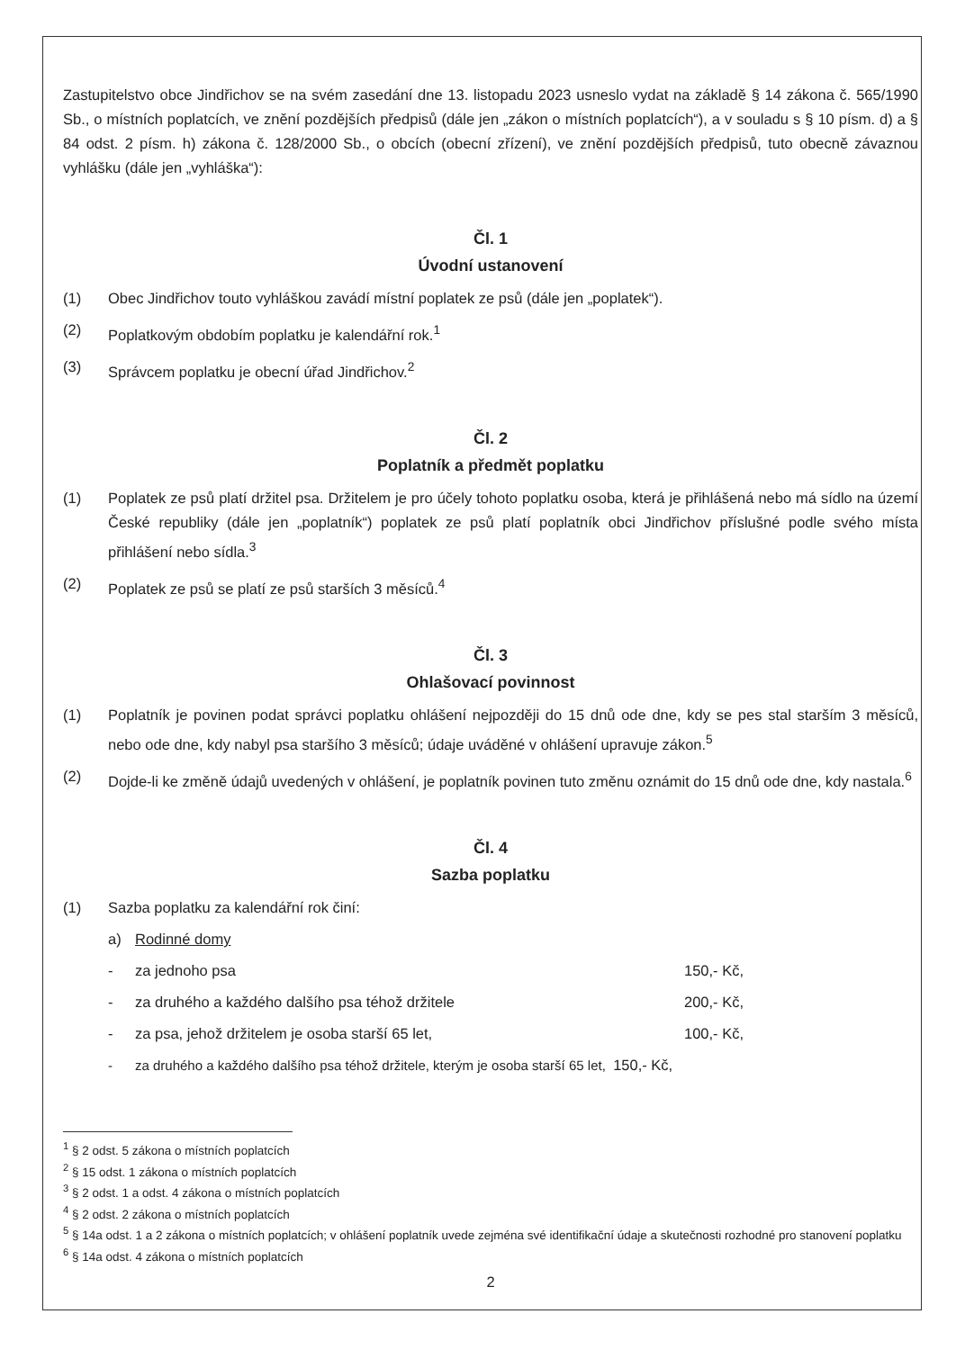Zastupitelstvo obce Jindřichov se na svém zasedání dne 13. listopadu 2023 usneslo vydat na základě § 14 zákona č. 565/1990 Sb., o místních poplatcích, ve znění pozdějších předpisů (dále jen „zákon o místních poplatcích“), a v souladu s § 10 písm. d) a § 84 odst. 2 písm. h) zákona č. 128/2000 Sb., o obcích (obecní zřízení), ve znění pozdějších předpisů, tuto obecně závaznou vyhlášku (dále jen „vyhláška“):
Čl. 1
Úvodní ustanovení
(1) Obec Jindřichov touto vyhláškou zavádí místní poplatek ze psů (dále jen „poplatek“).
(2) Poplatkovým obdobím poplatku je kalendářní rok.<sup>1</sup>
(3) Správcem poplatku je obecní úřad Jindřichov.<sup>2</sup>
Čl. 2
Poplatník a předmět poplatku
(1) Poplatek ze psů platí držitel psa. Držitelem je pro účely tohoto poplatku osoba, která je přihlášená nebo má sídlo na území České republiky (dále jen „poplatník“) poplatek ze psů platí poplatník obci Jindřichov příslušné podle svého místa přihlášení nebo sídla.<sup>3</sup>
(2) Poplatek ze psů se platí ze psů starších 3 měsíců.<sup>4</sup>
Čl. 3
Ohlašovací povinnost
(1) Poplatník je povinen podat správci poplatku ohlášení nejpozději do 15 dnů ode dne, kdy se pes stal starším 3 měsíců, nebo ode dne, kdy nabyl psa staršího 3 měsíců; údaje uváděné v ohlášení upravuje zákon.<sup>5</sup>
(2) Dojde-li ke změně údajů uvedených v ohlášení, je poplatník povinen tuto změnu oznámit do 15 dnů ode dne, kdy nastala.<sup>6</sup>
Čl. 4
Sazba poplatku
(1) Sazba poplatku za kalendářní rok činí:
a) Rodinné domy
- za jednoho psa 150,- Kč,
- za druhého a každého dalšího psa téhož držitele 200,- Kč,
- za psa, jehož držitelem je osoba starší 65 let, 100,- Kč,
- za druhého a každého dalšího psa téhož držitele, kterým je osoba starší 65 let, 150,- Kč,
<sup>1</sup> § 2 odst. 5 zákona o místních poplatcích
<sup>2</sup> § 15 odst. 1 zákona o místních poplatcích
<sup>3</sup> § 2 odst. 1 a odst. 4 zákona o místních poplatcích
<sup>4</sup> § 2 odst. 2 zákona o místních poplatcích
<sup>5</sup> § 14a odst. 1 a 2 zákona o místních poplatcích; v ohlášení poplatník uvede zejména své identifikační údaje a skutečnosti rozhodné pro stanovení poplatku
<sup>6</sup> § 14a odst. 4 zákona o místních poplatcích
2